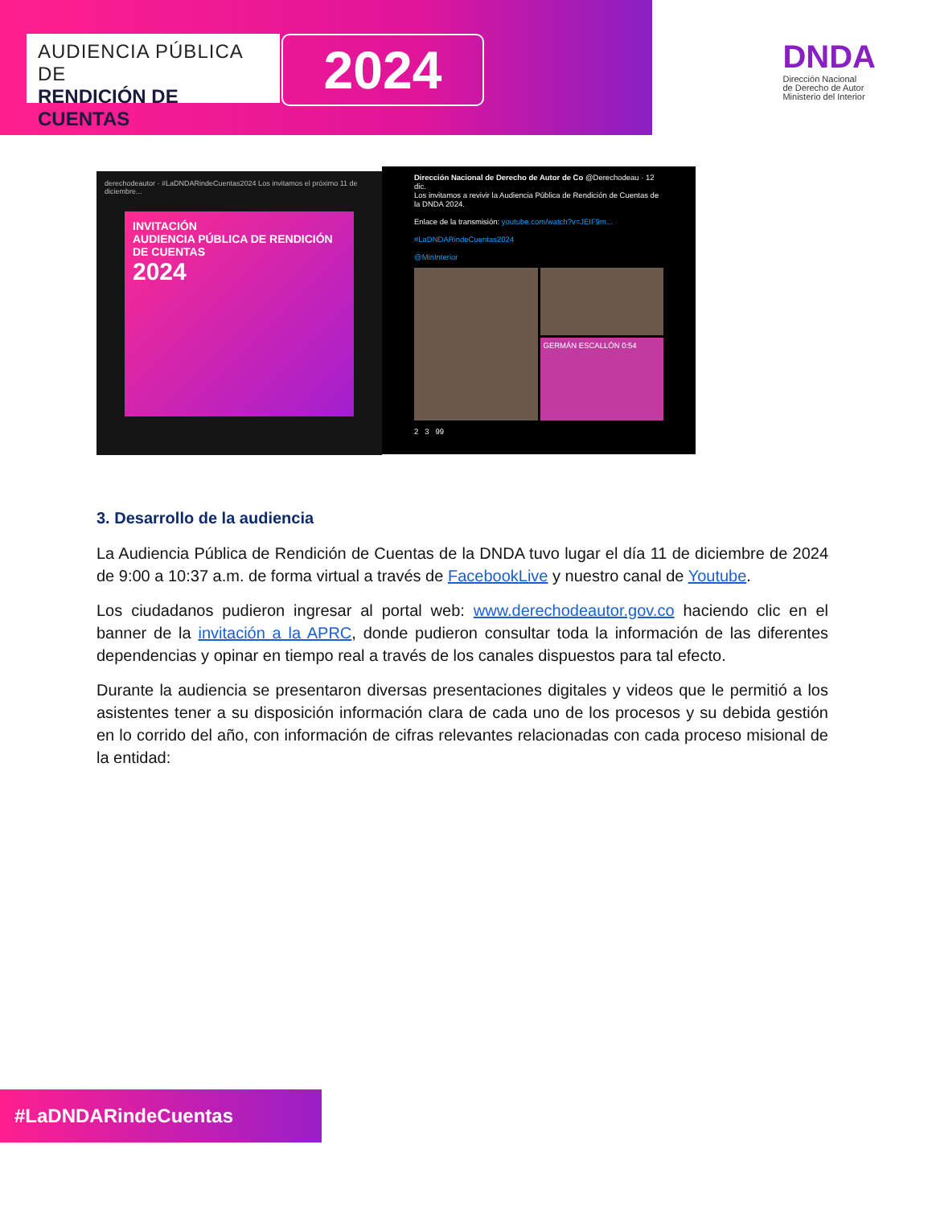AUDIENCIA PÚBLICA DE
RENDICIÓN DE CUENTAS
2024
DNDA
Dirección Nacional
de Derecho de Autor
Ministerio del Interior
derechodeautor · #LaDNDARindeCuentas2024 Los invitamos el próximo 11 de diciembre...
INVITACIÓN
AUDIENCIA PÚBLICA DE RENDICIÓN DE CUENTAS
2024
Dirección Nacional de Derecho de Autor de Co @Derechodeau · 12 dic.
Los invitamos a revivir la Audiencia Pública de Rendición de Cuentas de la DNDA 2024.
Enlace de la transmisión: youtube.com/watch?v=JEIF9m...
#LaDNDARindeCuentas2024
@MinInterior
GERMÁN ESCALLÓN 0:54
2 3 99
3. Desarrollo de la audiencia
La Audiencia Pública de Rendición de Cuentas de la DNDA tuvo lugar el día 11 de diciembre de 2024 de 9:00 a 10:37 a.m. de forma virtual a través de FacebookLive y nuestro canal de Youtube.
Los ciudadanos pudieron ingresar al portal web: www.derechodeautor.gov.co haciendo clic en el banner de la invitación a la APRC, donde pudieron consultar toda la información de las diferentes dependencias y opinar en tiempo real a través de los canales dispuestos para tal efecto.
Durante la audiencia se presentaron diversas presentaciones digitales y videos que le permitió a los asistentes tener a su disposición información clara de cada uno de los procesos y su debida gestión en lo corrido del año, con información de cifras relevantes relacionadas con cada proceso misional de la entidad:
#LaDNDARindeCuentas